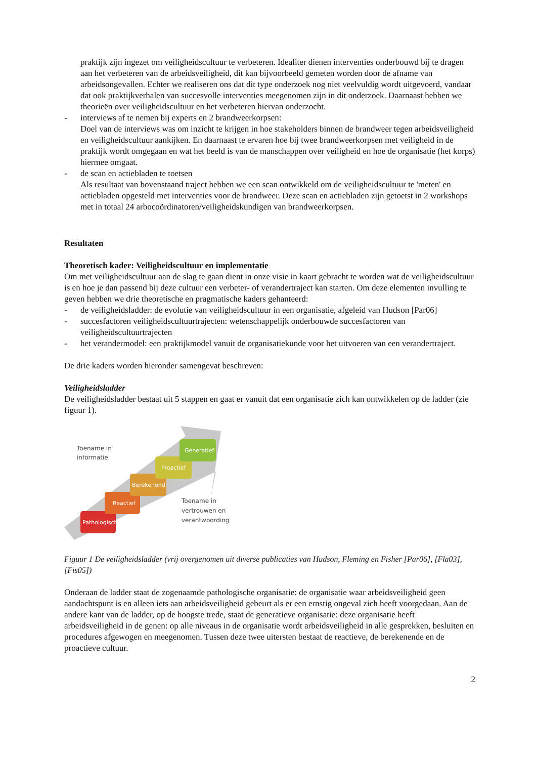praktijk zijn ingezet om veiligheidscultuur te verbeteren. Idealiter dienen interventies onderbouwd bij te dragen aan het verbeteren van de arbeidsveiligheid, dit kan bijvoorbeeld gemeten worden door de afname van arbeidsongevallen. Echter we realiseren ons dat dit type onderzoek nog niet veelvuldig wordt uitgevoerd, vandaar dat ook praktijkverhalen van succesvolle interventies meegenomen zijn in dit onderzoek. Daarnaast hebben we theorieën over veiligheidscultuur en het verbeteren hiervan onderzocht.
- interviews af te nemen bij experts en 2 brandweerkorpsen:
Doel van de interviews was om inzicht te krijgen in hoe stakeholders binnen de brandweer tegen arbeidsveiligheid en veiligheidscultuur aankijken. En daarnaast te ervaren hoe bij twee brandweerkorpsen met veiligheid in de praktijk wordt omgegaan en wat het beeld is van de manschappen over veiligheid en hoe de organisatie (het korps) hiermee omgaat.
- de scan en actiebladen te toetsen
Als resultaat van bovenstaand traject hebben we een scan ontwikkeld om de veiligheidscultuur te 'meten' en actiebladen opgesteld met interventies voor de brandweer. Deze scan en actiebladen zijn getoetst in 2 workshops met in totaal 24 arbocoördinatoren/veiligheidskundigen van brandweerkorpsen.
Resultaten
Theoretisch kader: Veiligheidscultuur en implementatie
Om met veiligheidscultuur aan de slag te gaan dient in onze visie in kaart gebracht te worden wat de veiligheidscultuur is en hoe je dan passend bij deze cultuur een verbeter- of verandertraject kan starten. Om deze elementen invulling te geven hebben we drie theoretische en pragmatische kaders gehanteerd:
- de veiligheidsladder: de evolutie van veiligheidscultuur in een organisatie, afgeleid van Hudson [Par06]
- succesfactoren veiligheidscultuurtrajecten: wetenschappelijk onderbouwde succesfactoren van veiligheidscultuurtrajecten
- het verandermodel: een praktijkmodel vanuit de organisatiekunde voor het uitvoeren van een verandertraject.
De drie kaders worden hieronder samengevat beschreven:
Veiligheidsladder
De veiligheidsladder bestaat uit 5 stappen en gaat er vanuit dat een organisatie zich kan ontwikkelen op de ladder (zie figuur 1).
Toename in
informatie
Toename in
vertrouwen en
verantwoording
Pathologisch
Reactief
Berekenend
Proactief
Generatief
Figuur 1 De veiligheidsladder (vrij overgenomen uit diverse publicaties van Hudson, Fleming en Fisher [Par06], [Fla03], [Fis05])
Onderaan de ladder staat de zogenaamde pathologische organisatie: de organisatie waar arbeidsveiligheid geen aandachtspunt is en alleen iets aan arbeidsveiligheid gebeurt als er een ernstig ongeval zich heeft voorgedaan. Aan de andere kant van de ladder, op de hoogste trede, staat de generatieve organisatie: deze organisatie heeft arbeidsveiligheid in de genen: op alle niveaus in de organisatie wordt arbeidsveiligheid in alle gesprekken, besluiten en procedures afgewogen en meegenomen. Tussen deze twee uitersten bestaat de reactieve, de berekenende en de proactieve cultuur.
2